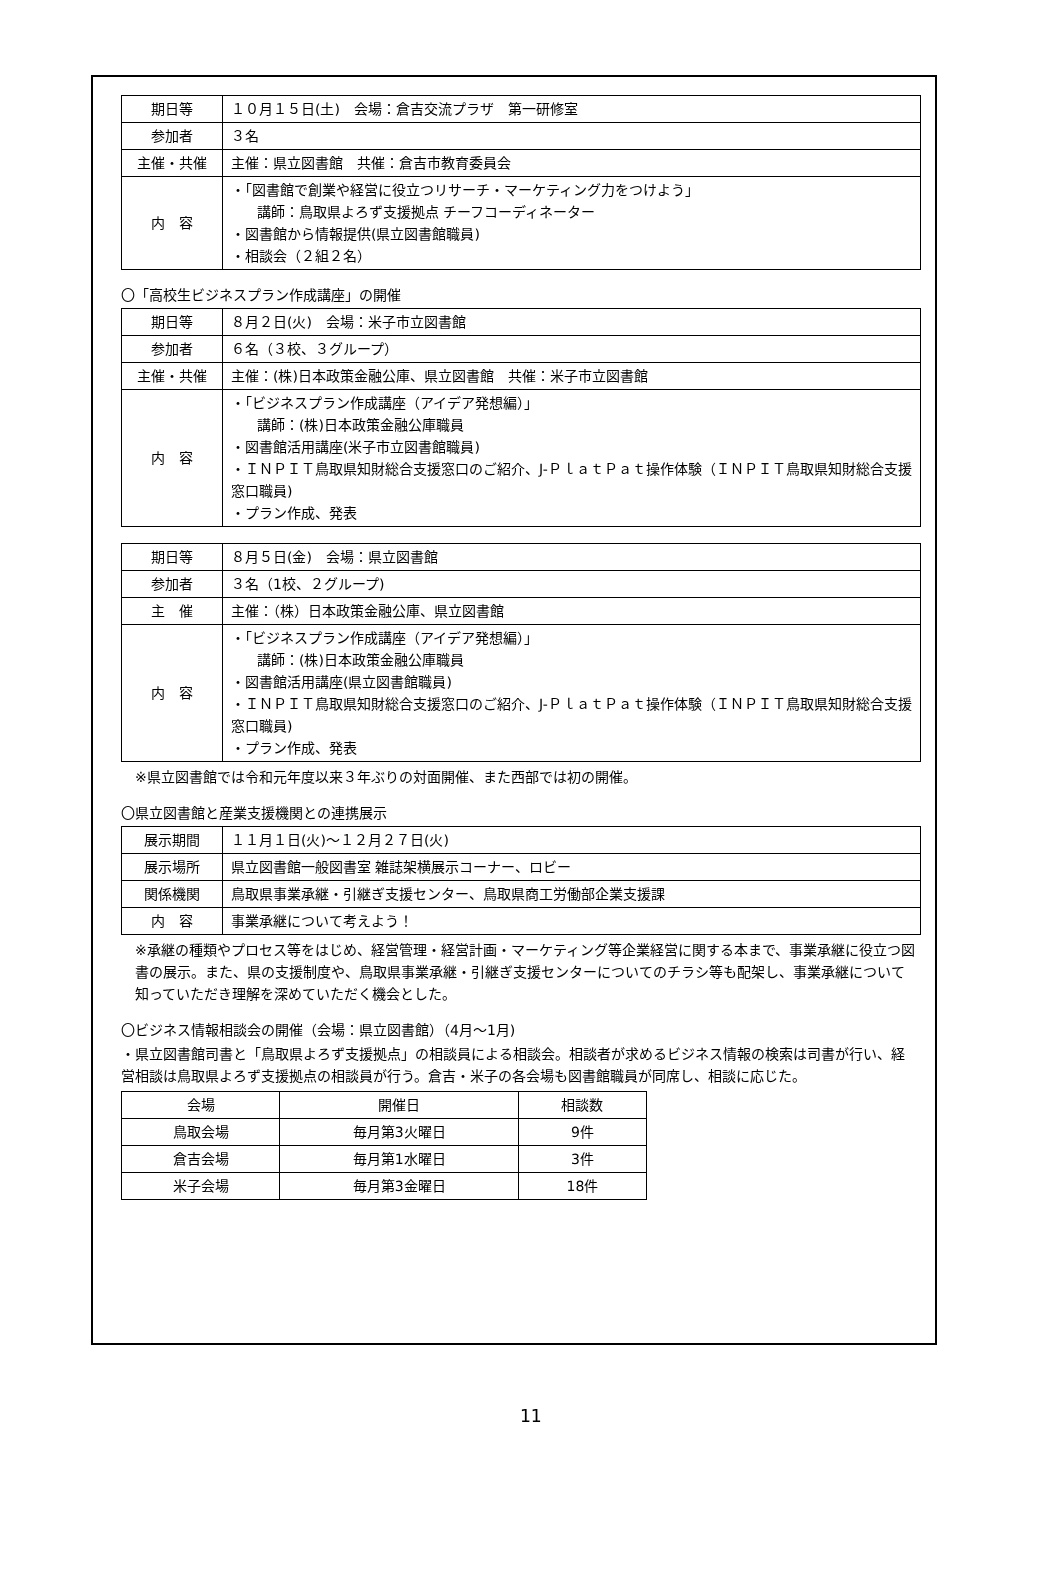| 期日等 | １０月１５日(土) 会場：倉吉交流プラザ 第一研修室 |
| 参加者 | ３名 |
| 主催・共催 | 主催：県立図書館 共催：倉吉市教育委員会 |
| 内 容 | ・「図書館で創業や経営に役立つリサーチ・マーケティング力をつけよう」 講師：鳥取県よろず支援拠点 チーフコーディネーター ・図書館から情報提供(県立図書館職員) ・相談会（２組２名） |
〇「高校生ビジネスプラン作成講座」の開催
| 期日等 | ８月２日(火) 会場：米子市立図書館 |
| 参加者 | ６名（３校、３グループ） |
| 主催・共催 | 主催：(株)日本政策金融公庫、県立図書館 共催：米子市立図書館 |
| 内 容 | ・「ビジネスプラン作成講座（アイデア発想編）」 講師：(株)日本政策金融公庫職員 ・図書館活用講座(米子市立図書館職員) ・ＩＮＰＩＴ鳥取県知財総合支援窓口のご紹介、J-ＰｌａｔＰａｔ操作体験（ＩＮＰＩＴ鳥取県知財総合支援窓口職員) ・プラン作成、発表 |
| 期日等 | ８月５日(金) 会場：県立図書館 |
| 参加者 | ３名（1校、２グループ) |
| 主 催 | 主催：（株）日本政策金融公庫、県立図書館 |
| 内 容 | ・「ビジネスプラン作成講座（アイデア発想編）」 講師：(株)日本政策金融公庫職員 ・図書館活用講座(県立図書館職員) ・ＩＮＰＩＴ鳥取県知財総合支援窓口のご紹介、J-ＰｌａｔＰａｔ操作体験（ＩＮＰＩＴ鳥取県知財総合支援窓口職員) ・プラン作成、発表 |
※県立図書館では令和元年度以来３年ぶりの対面開催、また西部では初の開催。
〇県立図書館と産業支援機関との連携展示
| 展示期間 | １１月１日(火)～１２月２７日(火) |
| 展示場所 | 県立図書館一般図書室 雑誌架横展示コーナー、ロビー |
| 関係機関 | 鳥取県事業承継・引継ぎ支援センター、鳥取県商工労働部企業支援課 |
| 内 容 | 事業承継について考えよう！ |
※承継の種類やプロセス等をはじめ、経営管理・経営計画・マーケティング等企業経営に関する本まで、事業承継に役立つ図書の展示。また、県の支援制度や、鳥取県事業承継・引継ぎ支援センターについてのチラシ等も配架し、事業承継について知っていただき理解を深めていただく機会とした。
〇ビジネス情報相談会の開催（会場：県立図書館）（4月～1月)
・県立図書館司書と「鳥取県よろず支援拠点」の相談員による相談会。相談者が求めるビジネス情報の検索は司書が行い、経営相談は鳥取県よろず支援拠点の相談員が行う。倉吉・米子の各会場も図書館職員が同席し、相談に応じた。
| 会場 | 開催日 | 相談数 |
| 鳥取会場 | 毎月第3火曜日 | 9件 |
| 倉吉会場 | 毎月第1水曜日 | 3件 |
| 米子会場 | 毎月第3金曜日 | 18件 |
11